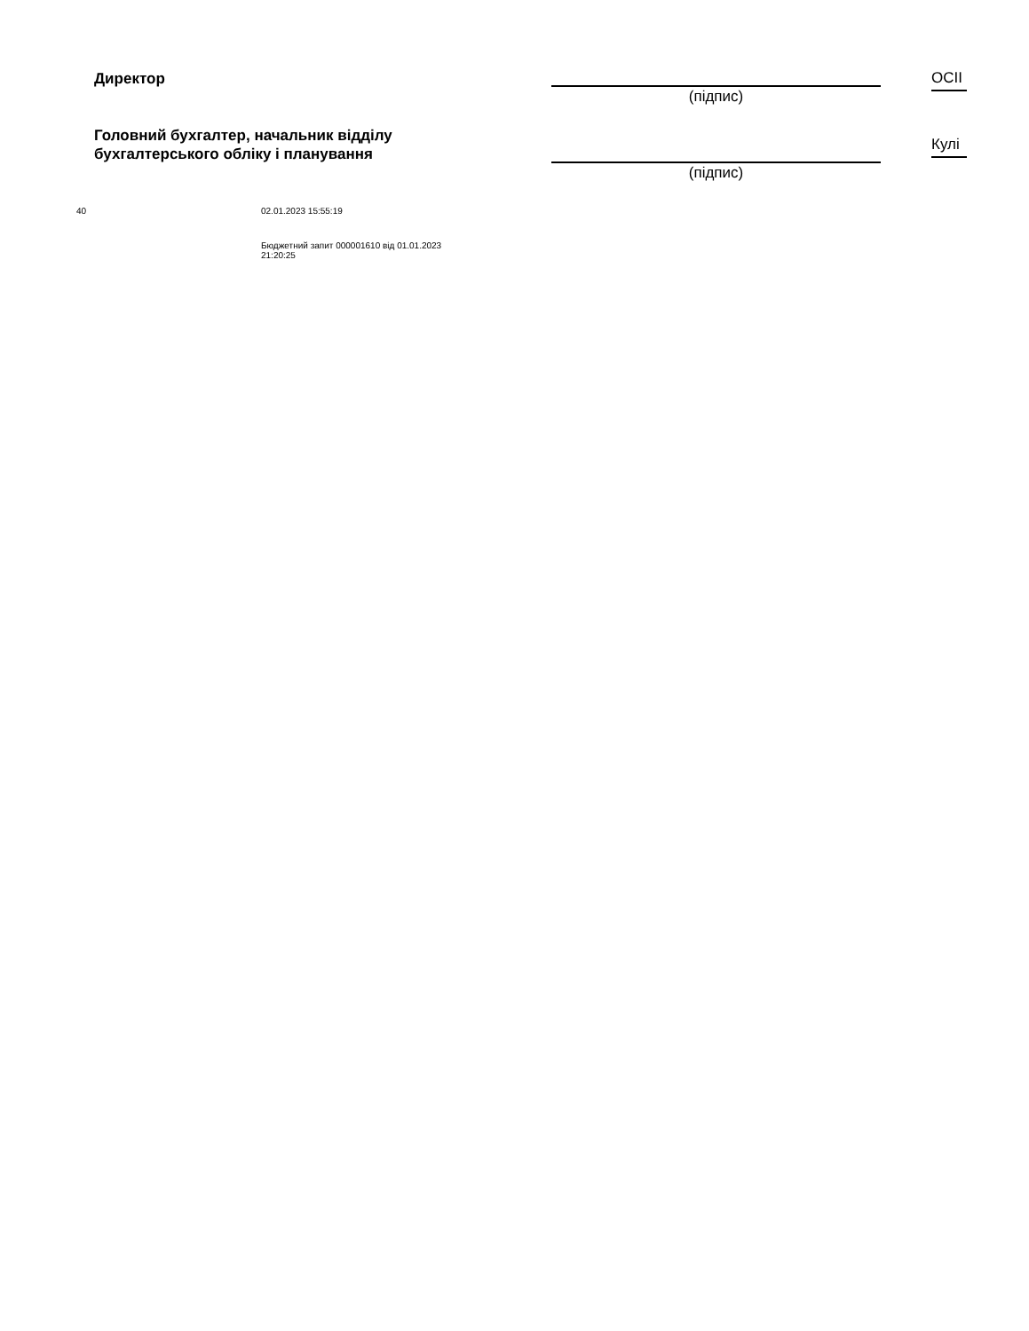Директор
(підпис)
ОСІІ
Головний бухгалтер, начальник відділу
бухгалтерського обліку і планування
(підпис)
Кулі
40 02.01.2023 15:55:19
Бюджетний запит 000001610 від 01.01.2023
21:20:25